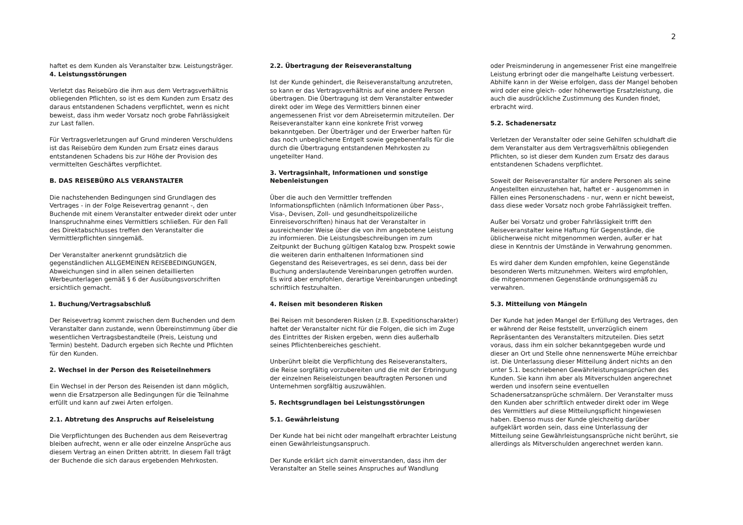2
haftet es dem Kunden als Veranstalter bzw. Leistungsträger.
4. Leistungsstörungen
Verletzt das Reisebüro die ihm aus dem Vertragsverhältnis obliegenden Pflichten, so ist es dem Kunden zum Ersatz des daraus entstandenen Schadens verpflichtet, wenn es nicht beweist, dass ihm weder Vorsatz noch grobe Fahrlässigkeit zur Last fallen.
Für Vertragsverletzungen auf Grund minderen Verschuldens ist das Reisebüro dem Kunden zum Ersatz eines daraus entstandenen Schadens bis zur Höhe der Provision des vermittelten Geschäftes verpflichtet.
B. DAS REISEBÜRO ALS VERANSTALTER
Die nachstehenden Bedingungen sind Grundlagen des Vertrages - in der Folge Reisevertrag genannt -, den Buchende mit einem Veranstalter entweder direkt oder unter Inanspruchnahme eines Vermittlers schließen. Für den Fall des Direktabschlusses treffen den Veranstalter die Vermittlerpflichten sinngemäß.
Der Veranstalter anerkennt grundsätzlich die gegenständlichen ALLGEMEINEN REISEBEDINGUNGEN, Abweichungen sind in allen seinen detaillierten Werbeunterlagen gemäß § 6 der Ausübungsvorschriften ersichtlich gemacht.
1. Buchung/Vertragsabschluß
Der Reisevertrag kommt zwischen dem Buchenden und dem Veranstalter dann zustande, wenn Übereinstimmung über die wesentlichen Vertragsbestandteile (Preis, Leistung und Termin) besteht. Dadurch ergeben sich Rechte und Pflichten für den Kunden.
2. Wechsel in der Person des Reiseteilnehmers
Ein Wechsel in der Person des Reisenden ist dann möglich, wenn die Ersatzperson alle Bedingungen für die Teilnahme erfüllt und kann auf zwei Arten erfolgen.
2.1. Abtretung des Anspruchs auf Reiseleistung
Die Verpflichtungen des Buchenden aus dem Reisevertrag bleiben aufrecht, wenn er alle oder einzelne Ansprüche aus diesem Vertrag an einen Dritten abtritt. In diesem Fall trägt der Buchende die sich daraus ergebenden Mehrkosten.
2.2. Übertragung der Reiseveranstaltung
Ist der Kunde gehindert, die Reiseveranstaltung anzutreten, so kann er das Vertragsverhältnis auf eine andere Person übertragen. Die Übertragung ist dem Veranstalter entweder direkt oder im Wege des Vermittlers binnen einer angemessenen Frist vor dem Abreisetermin mitzuteilen. Der Reiseveranstalter kann eine konkrete Frist vorweg bekanntgeben. Der Überträger und der Erwerber haften für das noch unbeglichene Entgelt sowie gegebenenfalls für die durch die Übertragung entstandenen Mehrkosten zu ungeteilter Hand.
3. Vertragsinhalt, Informationen und sonstige Nebenleistungen
Über die auch den Vermittler treffenden Informationspflichten (nämlich Informationen über Pass-, Visa-, Devisen, Zoll- und gesundheitspolizeiliche Einreisevorschriften) hinaus hat der Veranstalter in ausreichender Weise über die von ihm angebotene Leistung zu informieren. Die Leistungsbeschreibungen im zum Zeitpunkt der Buchung gültigen Katalog bzw. Prospekt sowie die weiteren darin enthaltenen Informationen sind Gegenstand des Reisevertrages, es sei denn, dass bei der Buchung anderslautende Vereinbarungen getroffen wurden. Es wird aber empfohlen, derartige Vereinbarungen unbedingt schriftlich festzuhalten.
4. Reisen mit besonderen Risken
Bei Reisen mit besonderen Risken (z.B. Expeditionscharakter) haftet der Veranstalter nicht für die Folgen, die sich im Zuge des Eintrittes der Risken ergeben, wenn dies außerhalb seines Pflichtenbereiches geschieht.
Unberührt bleibt die Verpflichtung des Reiseveranstalters, die Reise sorgfältig vorzubereiten und die mit der Erbringung der einzelnen Reiseleistungen beauftragten Personen und Unternehmen sorgfältig auszuwählen.
5. Rechtsgrundlagen bei Leistungsstörungen
5.1. Gewährleistung
Der Kunde hat bei nicht oder mangelhaft erbrachter Leistung einen Gewährleistungsanspruch.
Der Kunde erklärt sich damit einverstanden, dass ihm der Veranstalter an Stelle seines Anspruches auf Wandlung
oder Preisminderung in angemessener Frist eine mangelfreie Leistung erbringt oder die mangelhafte Leistung verbessert.
Abhilfe kann in der Weise erfolgen, dass der Mangel behoben wird oder eine gleich- oder höherwertige Ersatzleistung, die auch die ausdrückliche Zustimmung des Kunden findet, erbracht wird.
5.2. Schadenersatz
Verletzen der Veranstalter oder seine Gehilfen schuldhaft die dem Veranstalter aus dem Vertragsverhältnis obliegenden Pflichten, so ist dieser dem Kunden zum Ersatz des daraus entstandenen Schadens verpflichtet.
Soweit der Reiseveranstalter für andere Personen als seine Angestellten einzustehen hat, haftet er - ausgenommen in Fällen eines Personenschadens - nur, wenn er nicht beweist, dass diese weder Vorsatz noch grobe Fahrlässigkeit treffen.
Außer bei Vorsatz und grober Fahrlässigkeit trifft den Reiseveranstalter keine Haftung für Gegenstände, die üblicherweise nicht mitgenommen werden, außer er hat diese in Kenntnis der Umstände in Verwahrung genommen.
Es wird daher dem Kunden empfohlen, keine Gegenstände besonderen Werts mitzunehmen. Weiters wird empfohlen, die mitgenommenen Gegenstände ordnungsgemäß zu verwahren.
5.3. Mitteilung von Mängeln
Der Kunde hat jeden Mangel der Erfüllung des Vertrages, den er während der Reise feststellt, unverzüglich einem Repräsentanten des Veranstalters mitzuteilen. Dies setzt voraus, dass ihm ein solcher bekanntgegeben wurde und dieser an Ort und Stelle ohne nennenswerte Mühe erreichbar ist. Die Unterlassung dieser Mitteilung ändert nichts an den unter 5.1. beschriebenen Gewährleistungsansprüchen des Kunden. Sie kann ihm aber als Mitverschulden angerechnet werden und insofern seine eventuellen Schadenersatzansprüche schmälern. Der Veranstalter muss den Kunden aber schriftlich entweder direkt oder im Wege des Vermittlers auf diese Mitteilungspflicht hingewiesen haben. Ebenso muss der Kunde gleichzeitig darüber aufgeklärt worden sein, dass eine Unterlassung der Mitteilung seine Gewährleistungsansprüche nicht berührt, sie allerdings als Mitverschulden angerechnet werden kann.